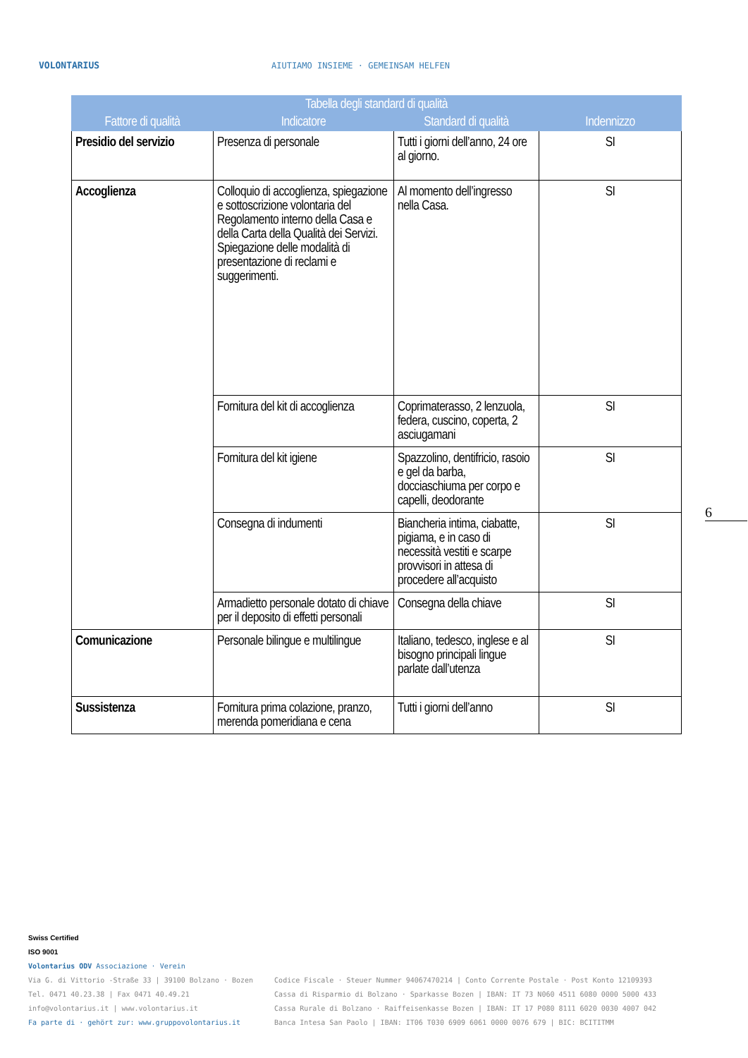VOLONTARIUS
AIUTIAMO INSIEME · GEMEINSAM HELFEN
| Tabella degli standard di qualità | | | |
| --- | --- | --- | --- |
| Fattore di qualità | Indicatore | Standard di qualità | Indennizzo |
| Presidio del servizio | Presenza di personale | Tutti i giorni dell’anno, 24 ore al giorno. | SI |
| Accoglienza | Colloquio di accoglienza, spiegazione e sottoscrizione volontaria del Regolamento interno della Casa e della Carta della Qualità dei Servizi. Spiegazione delle modalità di presentazione di reclami e suggerimenti. | Al momento dell’ingresso nella Casa. | SI |
| | Fornitura del kit di accoglienza | Coprimaterasso, 2 lenzuola, federa, cuscino, coperta, 2 asciugamani | SI |
| | Fornitura del kit igiene | Spazzolino, dentifricio, rasoio e gel da barba, docciaschiuma per corpo e capelli, deodorante | SI |
| | Consegna di indumenti | Biancheria intima, ciabatte, pigiama, e in caso di necessità vestiti e scarpe provvisori in attesa di procedere all’acquisto | SI |
| | Armadietto personale dotato di chiave per il deposito di effetti personali | Consegna della chiave | SI |
| Comunicazione | Personale bilingue e multilingue | Italiano, tedesco, inglese e al bisogno principali lingue parlate dall’utenza | SI |
| Sussistenza | Fornitura prima colazione, pranzo, merenda pomeridiana e cena | Tutti i giorni dell’anno | SI |
6
Swiss Certified
ISO 9001
Volontarius ODV Associazione · Verein
Via G. di Vittorio -Straße 33 | 39100 Bolzano · Bozen
Tel. 0471 40.23.38 | Fax 0471 40.49.21
info@volontarius.it | www.volontarius.it
Fa parte di · gehört zur: www.gruppovolontarius.it
Codice Fiscale · Steuer Nummer 94067470214 | Conto Corrente Postale · Post Konto 12109393
Cassa di Risparmio di Bolzano · Sparkasse Bozen | IBAN: IT 73 N060 4511 6080 0000 5000 433
Cassa Rurale di Bolzano · Raiffeisenkasse Bozen | IBAN: IT 17 P080 8111 6020 0030 4007 042
Banca Intesa San Paolo | IBAN: IT06 T030 6909 6061 0000 0076 679 | BIC: BCITITMM